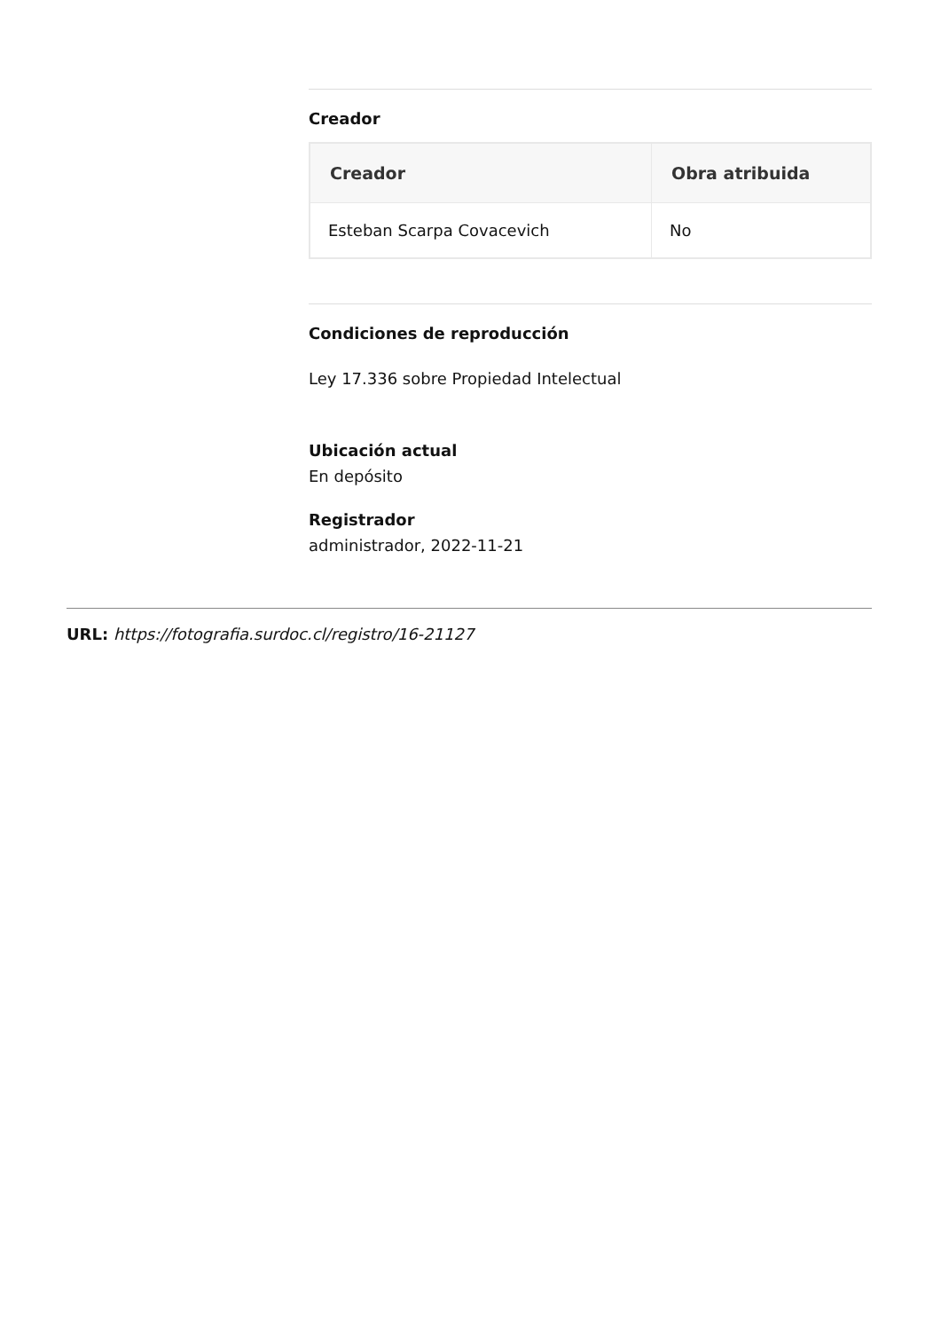Creador
| Creador | Obra atribuida |
| --- | --- |
| Esteban Scarpa Covacevich | No |
Condiciones de reproducción
Ley 17.336 sobre Propiedad Intelectual
Ubicación actual
En depósito
Registrador
administrador, 2022-11-21
URL: https://fotografia.surdoc.cl/registro/16-21127